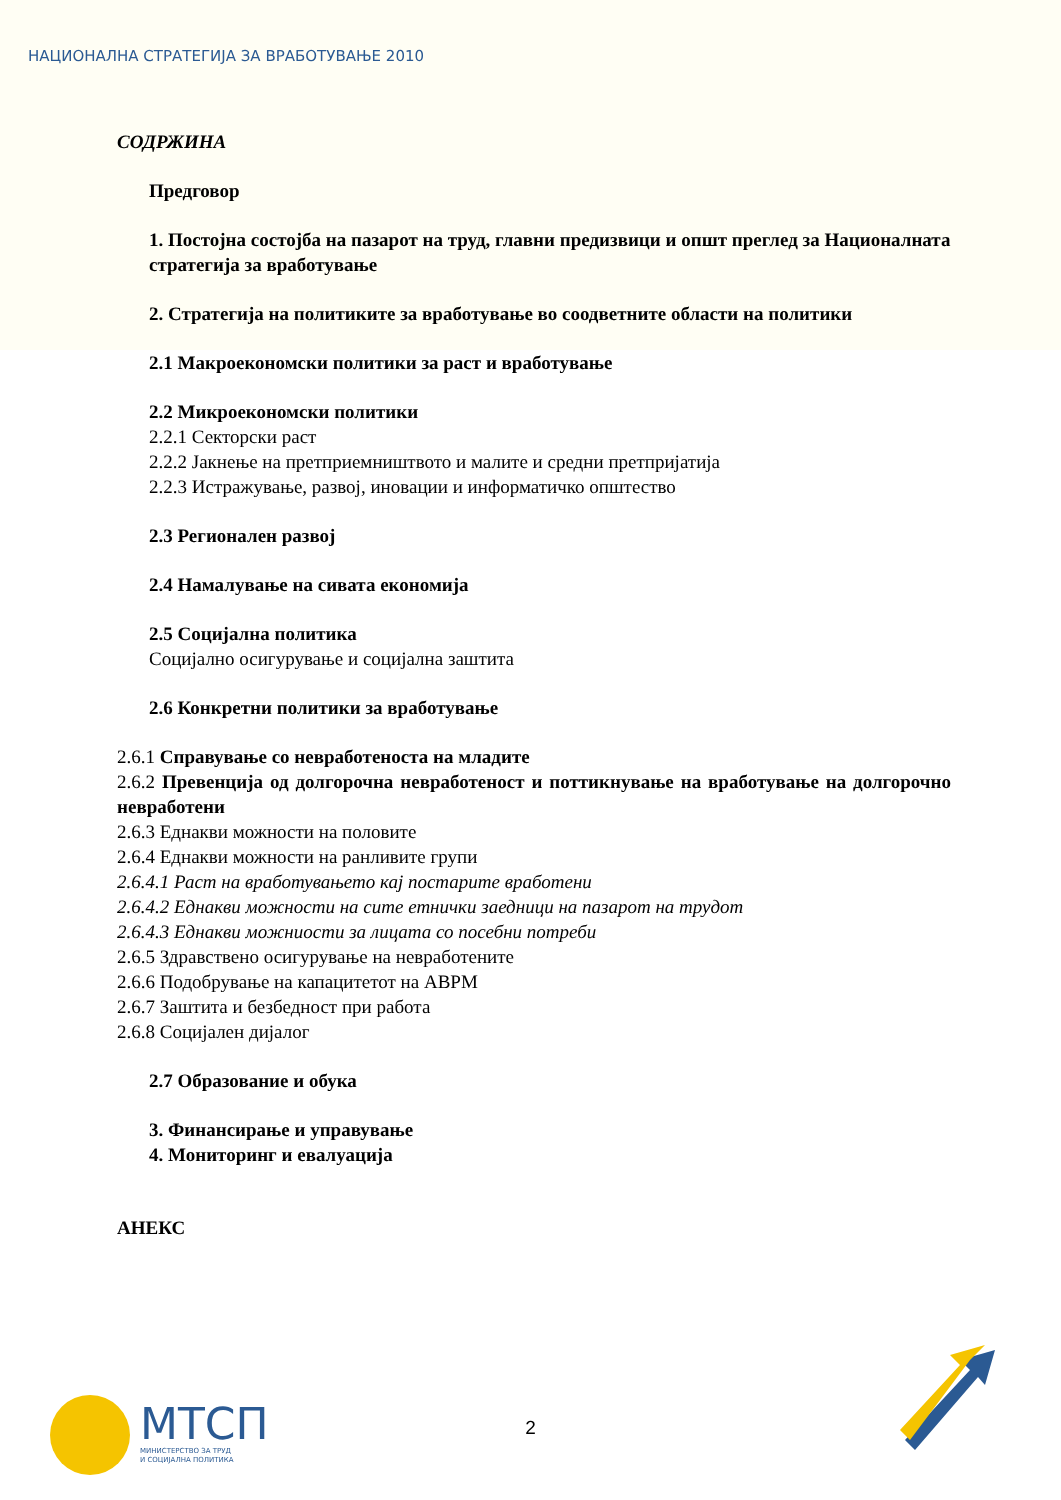НАЦИОНАЛНА СТРАТЕГИЈА ЗА ВРАБОТУВАЊЕ 2010
СОДРЖИНА
Предговор
1. Постојна состојба на пазарот на труд, главни предизвици и општ преглед за Националната стратегија за вработување
2. Стратегија на политиките за вработување во соодветните области на политики
2.1 Макроекономски политики за раст и вработување
2.2 Микроекономски политики
2.2.1 Секторски раст
2.2.2 Јакнење на претприемништвото и малите и средни претпријатија
2.2.3 Истражување, развој, иновации и информатичко општество
2.3 Регионален развој
2.4 Намалување на сивата економија
2.5 Социјална политика
Социјално осигурување и социјална заштита
2.6 Конкретни политики за вработување
2.6.1 Справување со невработеноста на младите
2.6.2 Превенција од долгорочна невработеност и поттикнување на вработување на долгорочно невработени
2.6.3 Еднакви можности на половите
2.6.4 Еднакви можности на ранливите групи
2.6.4.1 Раст на вработувањето кај постарите вработени
2.6.4.2 Еднакви можности на сите етнички заедници на пазарот на трудот
2.6.4.3 Еднакви можниости за лицата со посебни потреби
2.6.5 Здравствено осигурување на невработените
2.6.6 Подобрување на капацитетот на АВРМ
2.6.7 Заштита и безбедност при работа
2.6.8 Социјален дијалог
2.7 Образование и обука
3. Финансирање и управување
4. Мониторинг и евалуација
АНЕКС
МТСП
МИНИСТЕРСТВО ЗА ТРУД
И СОЦИЈАЛНА ПОЛИТИКА
2